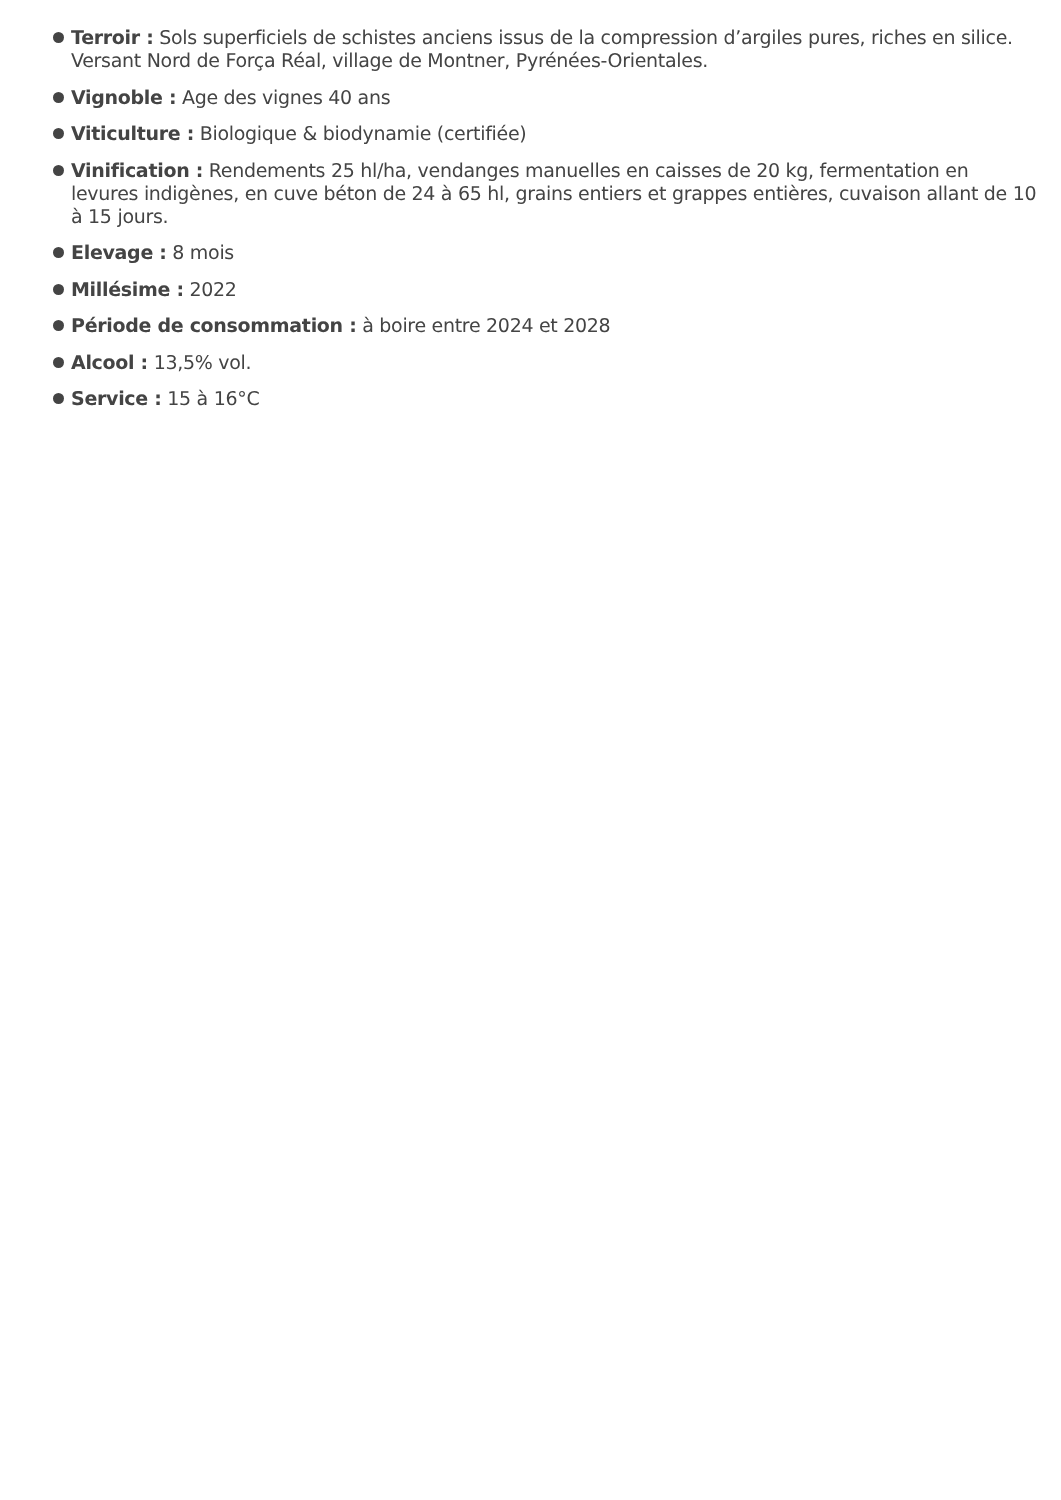Terroir : Sols superficiels de schistes anciens issus de la compression d’argiles pures, riches en silice. Versant Nord de Força Réal, village de Montner, Pyrénées-Orientales.
Vignoble : Age des vignes 40 ans
Viticulture : Biologique & biodynamie (certifiée)
Vinification : Rendements 25 hl/ha, vendanges manuelles en caisses de 20 kg, fermentation en levures indigènes, en cuve béton de 24 à 65 hl, grains entiers et grappes entières, cuvaison allant de 10 à 15 jours.
Elevage : 8 mois
Millésime : 2022
Période de consommation : à boire entre 2024 et 2028
Alcool : 13,5% vol.
Service : 15 à 16°C